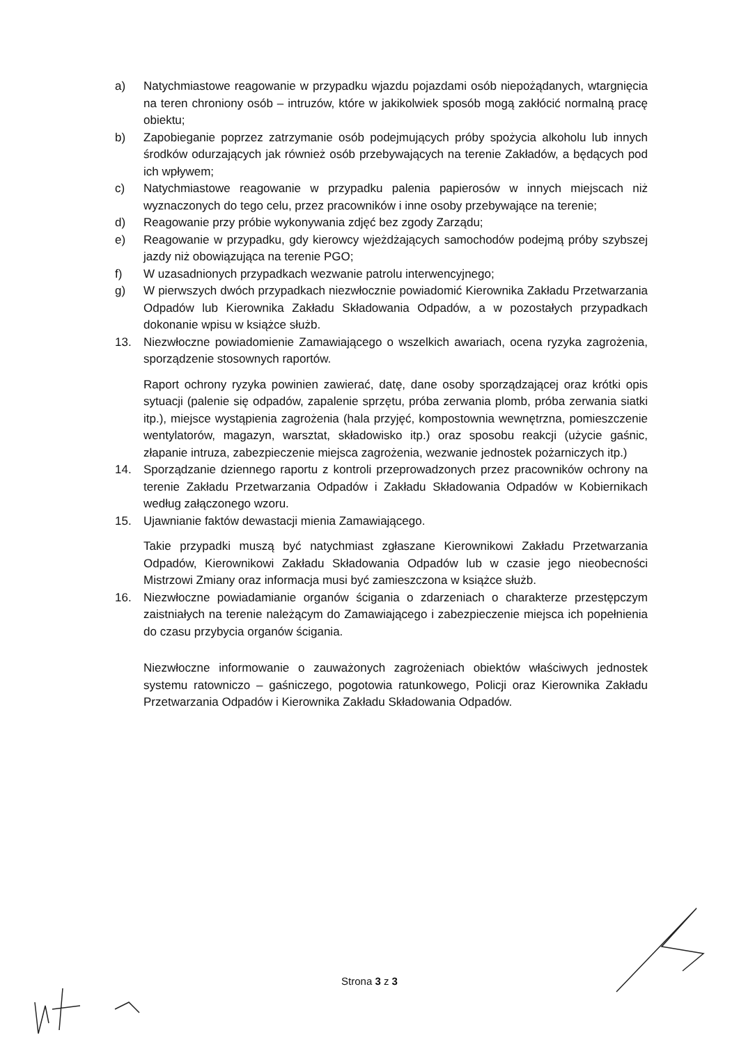a) Natychmiastowe reagowanie w przypadku wjazdu pojazdami osób niepożądanych, wtargnięcia na teren chroniony osób – intruzów, które w jakikolwiek sposób mogą zakłócić normalną pracę obiektu;
b) Zapobieganie poprzez zatrzymanie osób podejmujących próby spożycia alkoholu lub innych środków odurzających jak również osób przebywających na terenie Zakładów, a będących pod ich wpływem;
c) Natychmiastowe reagowanie w przypadku palenia papierosów w innych miejscach niż wyznaczonych do tego celu, przez pracowników i inne osoby przebywające na terenie;
d) Reagowanie przy próbie wykonywania zdjęć bez zgody Zarządu;
e) Reagowanie w przypadku, gdy kierowcy wjeżdżających samochodów podejmą próby szybszej jazdy niż obowiązująca na terenie PGO;
f) W uzasadnionych przypadkach wezwanie patrolu interwencyjnego;
g) W pierwszych dwóch przypadkach niezwłocznie powiadomić Kierownika Zakładu Przetwarzania Odpadów lub Kierownika Zakładu Składowania Odpadów, a w pozostałych przypadkach dokonanie wpisu w książce służb.
13. Niezwłoczne powiadomienie Zamawiającego o wszelkich awariach, ocena ryzyka zagrożenia, sporządzenie stosownych raportów.
Raport ochrony ryzyka powinien zawierać, datę, dane osoby sporządzającej oraz krótki opis sytuacji (palenie się odpadów, zapalenie sprzętu, próba zerwania plomb, próba zerwania siatki itp.), miejsce wystąpienia zagrożenia (hala przyjęć, kompostownia wewnętrzna, pomieszczenie wentylatorów, magazyn, warsztat, składowisko itp.) oraz sposobu reakcji (użycie gaśnic, złapanie intruza, zabezpieczenie miejsca zagrożenia, wezwanie jednostek pożarniczych itp.)
14. Sporządzanie dziennego raportu z kontroli przeprowadzonych przez pracowników ochrony na terenie Zakładu Przetwarzania Odpadów i Zakładu Składowania Odpadów w Kobiernikach według załączonego wzoru.
15. Ujawnianie faktów dewastacji mienia Zamawiającego.
Takie przypadki muszą być natychmiast zgłaszane Kierownikowi Zakładu Przetwarzania Odpadów, Kierownikowi Zakładu Składowania Odpadów lub w czasie jego nieobecności Mistrzowi Zmiany oraz informacja musi być zamieszczona w książce służb.
16. Niezwłoczne powiadamianie organów ścigania o zdarzeniach o charakterze przestępczym zaistniałych na terenie należącym do Zamawiającego i zabezpieczenie miejsca ich popełnienia do czasu przybycia organów ścigania.
Niezwłoczne informowanie o zauważonych zagrożeniach obiektów właściwych jednostek systemu ratowniczo – gaśniczego, pogotowia ratunkowego, Policji oraz Kierownika Zakładu Przetwarzania Odpadów i Kierownika Zakładu Składowania Odpadów.
Strona 3 z 3